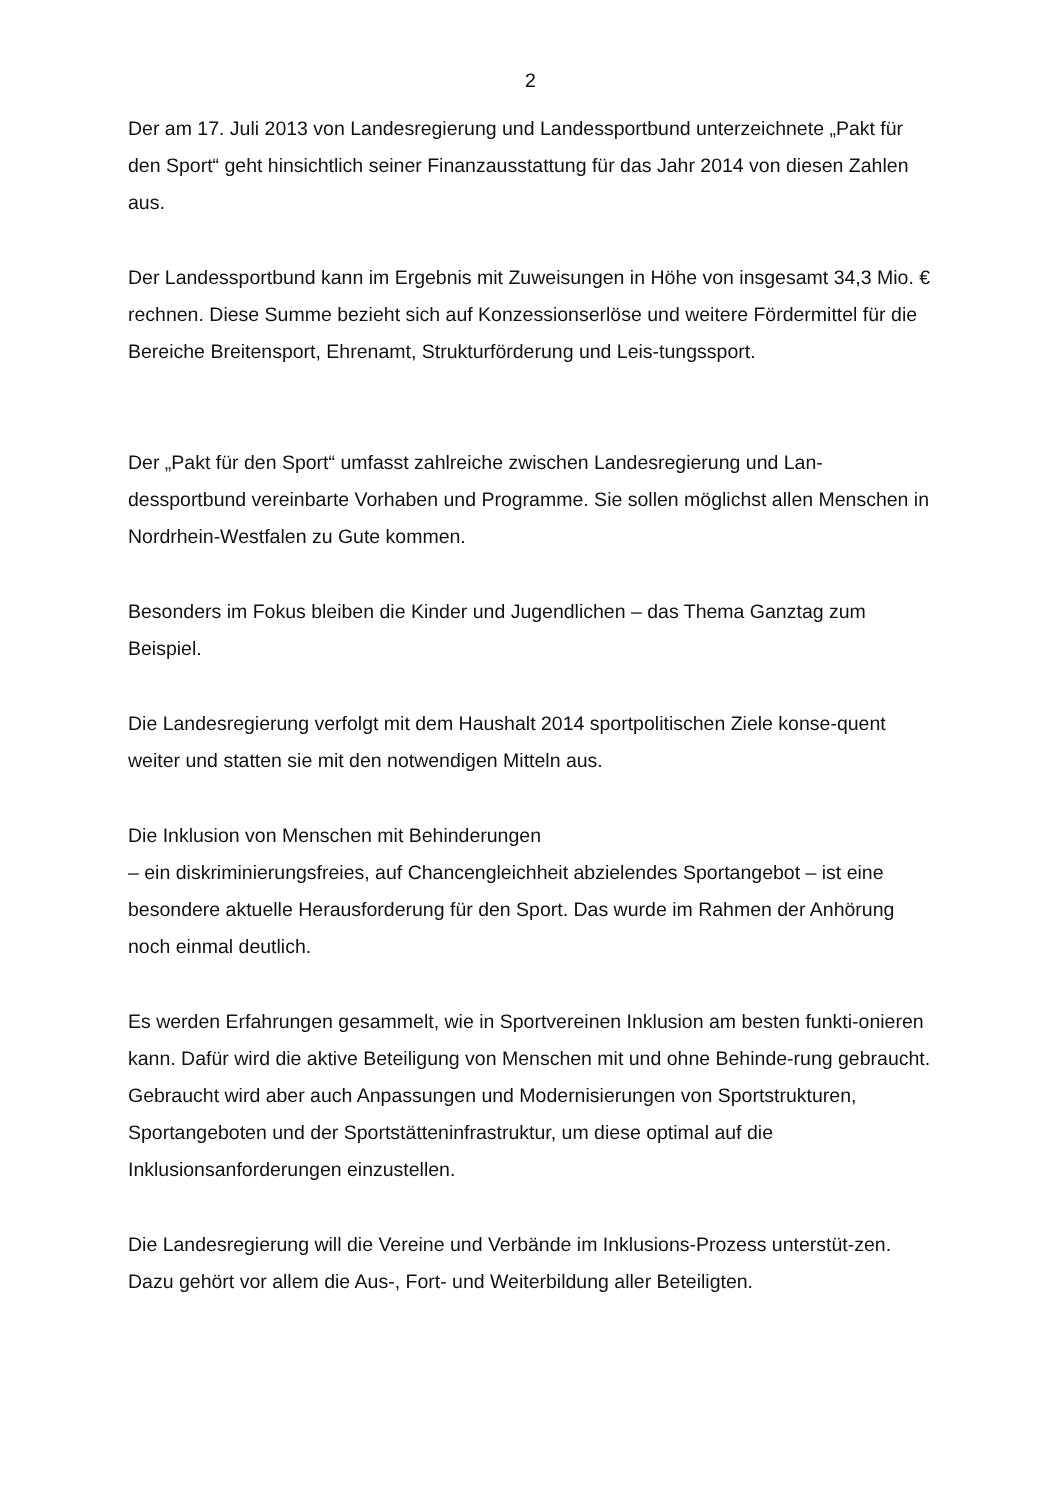2
Der am 17. Juli 2013 von Landesregierung und Landessportbund unterzeichnete „Pakt für den Sport“ geht hinsichtlich seiner Finanzausstattung für das Jahr 2014 von diesen Zahlen aus.
Der Landessportbund kann im Ergebnis mit Zuweisungen in Höhe von insgesamt 34,3 Mio. € rechnen. Diese Summe bezieht sich auf Konzessionserlöse und weitere Fördermittel für die Bereiche Breitensport, Ehrenamt, Strukturförderung und Leis-tungssport.
Der „Pakt für den Sport“ umfasst zahlreiche zwischen Landesregierung und Lan-dessportbund vereinbarte Vorhaben und Programme. Sie sollen möglichst allen Menschen in Nordrhein-Westfalen zu Gute kommen.
Besonders im Fokus bleiben die Kinder und Jugendlichen – das Thema Ganztag zum Beispiel.
Die Landesregierung verfolgt mit dem Haushalt 2014 sportpolitischen Ziele konse-quent weiter und statten sie mit den notwendigen Mitteln aus.
Die Inklusion von Menschen mit Behinderungen
– ein diskriminierungsfreies, auf Chancengleichheit abzielendes Sportangebot – ist eine besondere aktuelle Herausforderung für den Sport. Das wurde im Rahmen der Anhörung noch einmal deutlich.
Es werden Erfahrungen gesammelt, wie in Sportvereinen Inklusion am besten funkti-onieren kann. Dafür wird die aktive Beteiligung von Menschen mit und ohne Behinde-rung gebraucht. Gebraucht wird aber auch Anpassungen und Modernisierungen von Sportstrukturen, Sportangeboten und der Sportstätteninfrastruktur, um diese optimal auf die Inklusionsanforderungen einzustellen.
Die Landesregierung will die Vereine und Verbände im Inklusions-Prozess unterstüt-zen. Dazu gehört vor allem die Aus-, Fort- und Weiterbildung aller Beteiligten.